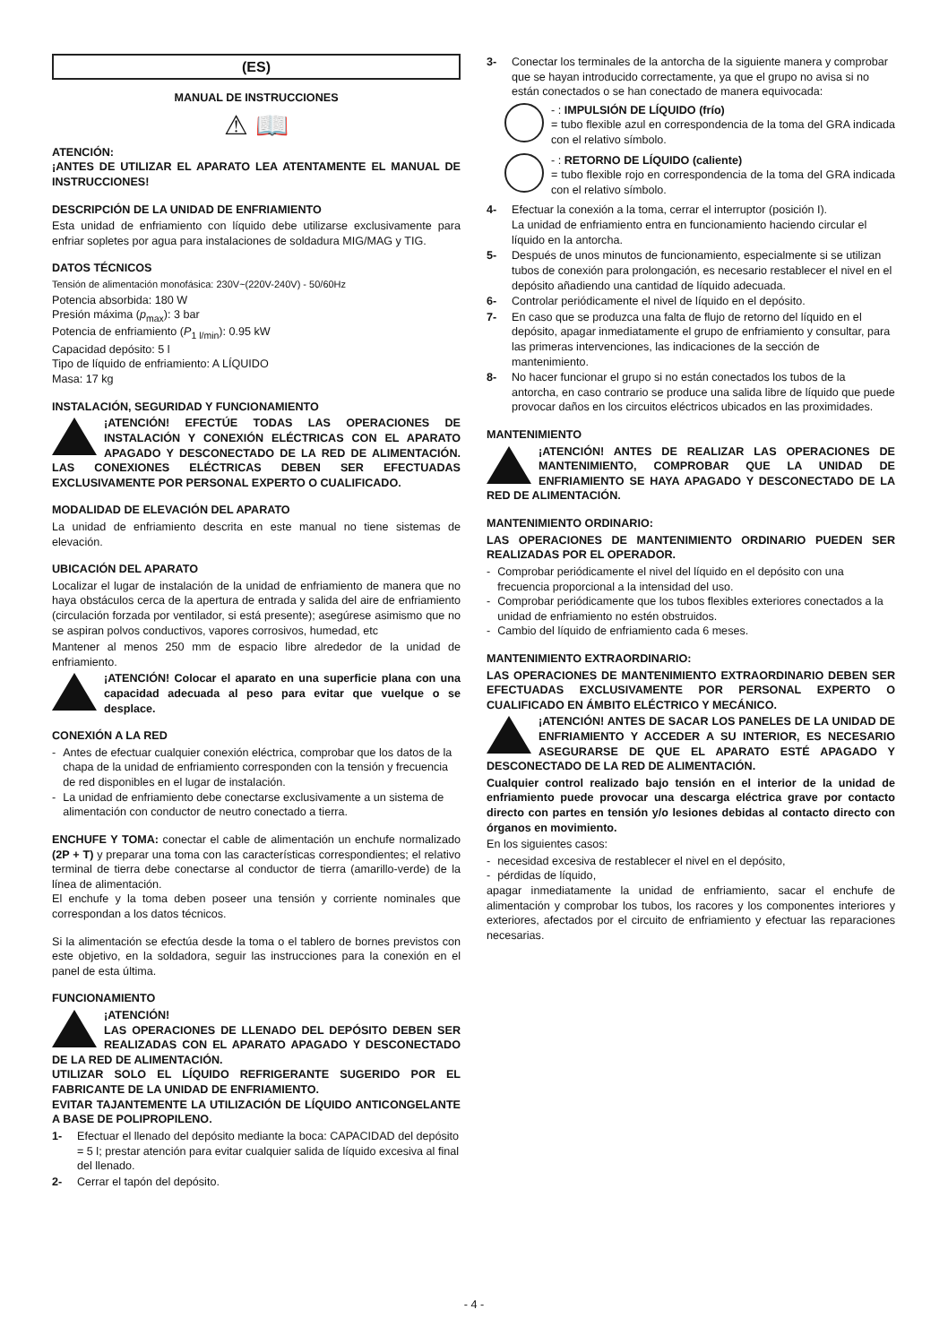(ES)
MANUAL DE INSTRUCCIONES
⚠ 📖
ATENCIÓN:
¡ANTES DE UTILIZAR EL APARATO LEA ATENTAMENTE EL MANUAL DE INSTRUCCIONES!
DESCRIPCIÓN DE LA UNIDAD DE ENFRIAMIENTO
Esta unidad de enfriamiento con líquido debe utilizarse exclusivamente para enfriar sopletes por agua para instalaciones de soldadura MIG/MAG y TIG.
DATOS TÉCNICOS
Tensión de alimentación monofásica: 230V~(220V-240V) - 50/60Hz
Potencia absorbida: 180 W
Presión máxima (p<sub>max</sub>): 3 bar
Potencia de enfriamiento (P<sub>1 l/min</sub>): 0.95 kW
Capacidad depósito: 5 l
Tipo de líquido de enfriamiento: A LÍQUIDO
Masa: 17 kg
INSTALACIÓN, SEGURIDAD Y FUNCIONAMIENTO
¡ATENCIÓN! EFECTÚE TODAS LAS OPERACIONES DE INSTALACIÓN Y CONEXIÓN ELÉCTRICAS CON EL APARATO APAGADO Y DESCONECTADO DE LA RED DE ALIMENTACIÓN. LAS CONEXIONES ELÉCTRICAS DEBEN SER EFECTUADAS EXCLUSIVAMENTE POR PERSONAL EXPERTO O CUALIFICADO.
MODALIDAD DE ELEVACIÓN DEL APARATO
La unidad de enfriamiento descrita en este manual no tiene sistemas de elevación.
UBICACIÓN DEL APARATO
Localizar el lugar de instalación de la unidad de enfriamiento de manera que no haya obstáculos cerca de la apertura de entrada y salida del aire de enfriamiento (circulación forzada por ventilador, si está presente); asegúrese asimismo que no se aspiran polvos conductivos, vapores corrosivos, humedad, etc
Mantener al menos 250 mm de espacio libre alrededor de la unidad de enfriamiento.
¡ATENCIÓN! Colocar el aparato en una superficie plana con una capacidad adecuada al peso para evitar que vuelque o se desplace.
CONEXIÓN A LA RED
- Antes de efectuar cualquier conexión eléctrica, comprobar que los datos de la chapa de la unidad de enfriamiento corresponden con la tensión y frecuencia de red disponibles en el lugar de instalación.
- La unidad de enfriamiento debe conectarse exclusivamente a un sistema de alimentación con conductor de neutro conectado a tierra.
ENCHUFE Y TOMA: conectar el cable de alimentación un enchufe normalizado (2P + T) y preparar una toma con las características correspondientes; el relativo terminal de tierra debe conectarse al conductor de tierra (amarillo-verde) de la línea de alimentación.
El enchufe y la toma deben poseer una tensión y corriente nominales que correspondan a los datos técnicos.
Si la alimentación se efectúa desde la toma o el tablero de bornes previstos con este objetivo, en la soldadora, seguir las instrucciones para la conexión en el panel de esta última.
FUNCIONAMIENTO
¡ATENCIÓN!
LAS OPERACIONES DE LLENADO DEL DEPÓSITO DEBEN SER REALIZADAS CON EL APARATO APAGADO Y DESCONECTADO DE LA RED DE ALIMENTACIÓN.
UTILIZAR SOLO EL LÍQUIDO REFRIGERANTE SUGERIDO POR EL FABRICANTE DE LA UNIDAD DE ENFRIAMIENTO.
EVITAR TAJANTEMENTE LA UTILIZACIÓN DE LÍQUIDO ANTICONGELANTE A BASE DE POLIPROPILENO.
1- Efectuar el llenado del depósito mediante la boca: CAPACIDAD del depósito = 5 l; prestar atención para evitar cualquier salida de líquido excesiva al final del llenado.
2- Cerrar el tapón del depósito.
3- Conectar los terminales de la antorcha de la siguiente manera y comprobar que se hayan introducido correctamente, ya que el grupo no avisa si no están conectados o se han conectado de manera equivocada:
- : IMPULSIÓN DE LÍQUIDO (frío)
= tubo flexible azul en correspondencia de la toma del GRA indicada con el relativo símbolo.
- : RETORNO DE LÍQUIDO (caliente)
= tubo flexible rojo en correspondencia de la toma del GRA indicada con el relativo símbolo.
4- Efectuar la conexión a la toma, cerrar el interruptor (posición I).
La unidad de enfriamiento entra en funcionamiento haciendo circular el líquido en la antorcha.
5- Después de unos minutos de funcionamiento, especialmente si se utilizan tubos de conexión para prolongación, es necesario restablecer el nivel en el depósito añadiendo una cantidad de líquido adecuada.
6- Controlar periódicamente el nivel de líquido en el depósito.
7- En caso que se produzca una falta de flujo de retorno del líquido en el depósito, apagar inmediatamente el grupo de enfriamiento y consultar, para las primeras intervenciones, las indicaciones de la sección de mantenimiento.
8- No hacer funcionar el grupo si no están conectados los tubos de la antorcha, en caso contrario se produce una salida libre de líquido que puede provocar daños en los circuitos eléctricos ubicados en las proximidades.
MANTENIMIENTO
¡ATENCIÓN! ANTES DE REALIZAR LAS OPERACIONES DE MANTENIMIENTO, COMPROBAR QUE LA UNIDAD DE ENFRIAMIENTO SE HAYA APAGADO Y DESCONECTADO DE LA RED DE ALIMENTACIÓN.
MANTENIMIENTO ORDINARIO:
LAS OPERACIONES DE MANTENIMIENTO ORDINARIO PUEDEN SER REALIZADAS POR EL OPERADOR.
- Comprobar periódicamente el nivel del líquido en el depósito con una frecuencia proporcional a la intensidad del uso.
- Comprobar periódicamente que los tubos flexibles exteriores conectados a la unidad de enfriamiento no estén obstruidos.
- Cambio del líquido de enfriamiento cada 6 meses.
MANTENIMIENTO EXTRAORDINARIO:
LAS OPERACIONES DE MANTENIMIENTO EXTRAORDINARIO DEBEN SER EFECTUADAS EXCLUSIVAMENTE POR PERSONAL EXPERTO O CUALIFICADO EN ÁMBITO ELÉCTRICO Y MECÁNICO.
¡ATENCIÓN! ANTES DE SACAR LOS PANELES DE LA UNIDAD DE ENFRIAMIENTO Y ACCEDER A SU INTERIOR, ES NECESARIO ASEGURARSE DE QUE EL APARATO ESTÉ APAGADO Y DESCONECTADO DE LA RED DE ALIMENTACIÓN.
Cualquier control realizado bajo tensión en el interior de la unidad de enfriamiento puede provocar una descarga eléctrica grave por contacto directo con partes en tensión y/o lesiones debidas al contacto directo con órganos en movimiento.
En los siguientes casos:
- necesidad excesiva de restablecer el nivel en el depósito,
- pérdidas de líquido,
apagar inmediatamente la unidad de enfriamiento, sacar el enchufe de alimentación y comprobar los tubos, los racores y los componentes interiores y exteriores, afectados por el circuito de enfriamiento y efectuar las reparaciones necesarias.
- 4 -